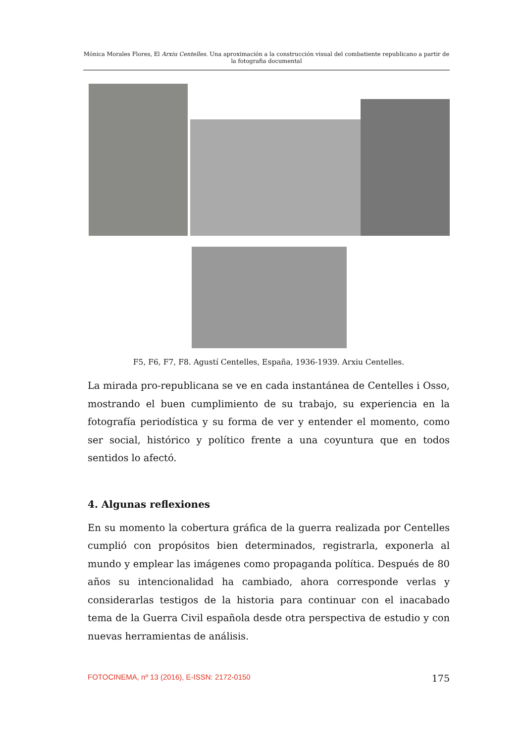Mónica Morales Flores, El Arxiu Centelles. Una aproximación a la construcción visual del combatiente republicano a partir de la fotografia documental
F5, F6, F7, F8. Agustí Centelles, España, 1936-1939. Arxiu Centelles.
La mirada pro-republicana se ve en cada instantánea de Centelles i Osso, mostrando el buen cumplimiento de su trabajo, su experiencia en la fotografía periodística y su forma de ver y entender el momento, como ser social, histórico y político frente a una coyuntura que en todos sentidos lo afectó.
4. Algunas reflexiones
En su momento la cobertura gráfica de la guerra realizada por Centelles cumplió con propósitos bien determinados, registrarla, exponerla al mundo y emplear las imágenes como propaganda política. Después de 80 años su intencionalidad ha cambiado, ahora corresponde verlas y considerarlas testigos de la historia para continuar con el inacabado tema de la Guerra Civil española desde otra perspectiva de estudio y con nuevas herramientas de análisis.
FOTOCINEMA, nº 13 (2016), E-ISSN: 2172-0150 175